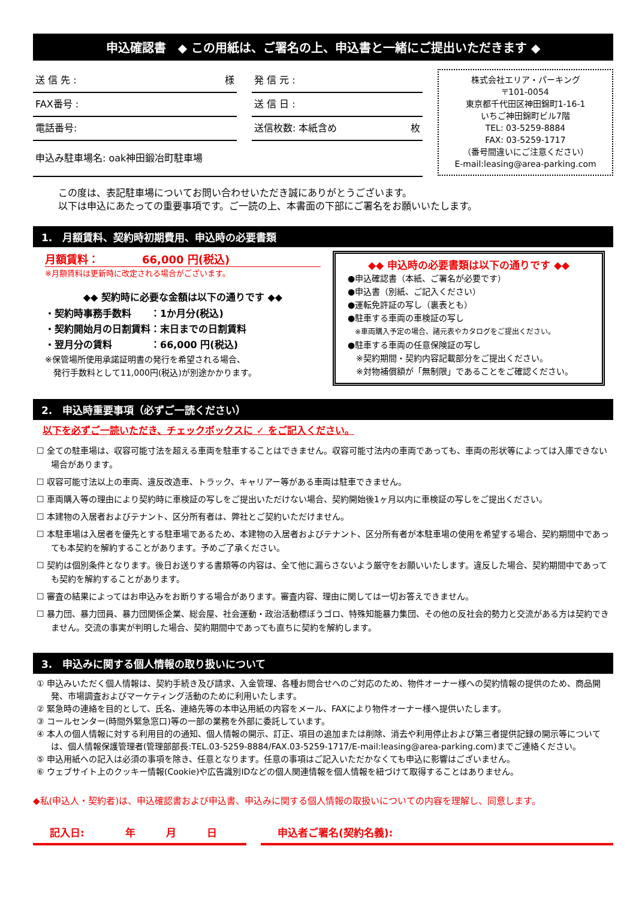申込確認書　◆ この用紙は、ご署名の上、申込書と一緒にご提出いただきます ◆
送 信 先 : 様
FAX番号 :
電話番号:
申込み駐車場名: oak神田鍛冶町駐車場
発 信 元 :
送 信 日 :
送信枚数: 本紙含め 枚
株式会社エリア・パーキング
〒101-0054
東京都千代田区神田錦町1-16-1
いちご神田錦町ビル7階
TEL: 03-5259-8884
FAX: 03-5259-1717
（番号間違いにご注意ください）
E-mail:leasing@area-parking.com
この度は、表記駐車場についてお問い合わせいただき誠にありがとうございます。
以下は申込にあたっての重要事項です。ご一読の上、本書面の下部にご署名をお願いいたします。
1.　月額賃料、契約時初期費用、申込時の必要書類
月額賃料：　　　　66,000 円(税込)
※月額賃料は更新時に改定される場合がございます。
◆◆ 契約時に必要な金額は以下の通りです ◆◆
・契約時事務手数料　　：1か月分(税込)
・契約開始月の日割賃料：末日までの日割賃料
・翌月分の賃料　　　　：66,000 円(税込)
※保管場所使用承諾証明書の発行を希望される場合、
　発行手数料として11,000円(税込)が別途かかります。
◆◆ 申込時の必要書類は以下の通りです ◆◆
●申込確認書（本紙、ご署名が必要です）
●申込書（別紙、ご記入ください）
●運転免許証の写し（裏表とも）
●駐車する車両の車検証の写し
　※車両購入予定の場合、諸元表やカタログをご提出ください。
●駐車する車両の任意保険証の写し
　※契約期間・契約内容記載部分をご提出ください。
　※対物補償額が「無制限」であることをご確認ください。
2.　申込時重要事項（必ずご一読ください）
以下を必ずご一読いただき、チェックボックスに ✓ をご記入ください。
☐ 全ての駐車場は、収容可能寸法を超える車両を駐車することはできません。収容可能寸法内の車両であっても、車両の形状等によっては入庫できない場合があります。
☐ 収容可能寸法以上の車両、違反改造車、トラック、キャリアー等がある車両は駐車できません。
☐ 車両購入等の理由により契約時に車検証の写しをご提出いただけない場合、契約開始後1ヶ月以内に車検証の写しをご提出ください。
☐ 本建物の入居者およびテナント、区分所有者は、弊社とご契約いただけません。
☐ 本駐車場は入居者を優先とする駐車場であるため、本建物の入居者およびテナント、区分所有者が本駐車場の使用を希望する場合、契約期間中であっても本契約を解約することがあります。予めご了承ください。
☐ 契約は個別条件となります。後日お送りする書類等の内容は、全て他に漏らさないよう厳守をお願いいたします。違反した場合、契約期間中であっても契約を解約することがあります。
☐ 審査の結果によってはお申込みをお断りする場合があります。審査内容、理由に関しては一切お答えできません。
☐ 暴力団、暴力団員、暴力団関係企業、総会屋、社会運動・政治活動標ぼうゴロ、特殊知能暴力集団、その他の反社会的勢力と交流がある方は契約できません。交流の事実が判明した場合、契約期間中であっても直ちに契約を解約します。
3.　申込みに関する個人情報の取り扱いについて
① 申込みいただく個人情報は、契約手続き及び請求、入金管理、各種お問合せへのご対応のため、物件オーナー様への契約情報の提供のため、商品開発、市場調査およびマーケティング活動のために利用いたします。
② 緊急時の連絡を目的として、氏名、連絡先等の本申込用紙の内容をメール、FAXにより物件オーナー様へ提供いたします。
③ コールセンター(時間外緊急窓口)等の一部の業務を外部に委託しています。
④ 本人の個人情報に対する利用目的の通知、個人情報の開示、訂正、項目の追加または削除、消去や利用停止および第三者提供記録の開示等については、個人情報保護管理者(管理部部長:TEL.03-5259-8884/FAX.03-5259-1717/E-mail:leasing@area-parking.com)までご連絡ください。
⑤ 申込用紙への記入は必須の事項を除き、任意となります。任意の事項はご記入いただかなくても申込に影響はございません。
⑥ ウェブサイト上のクッキー情報(Cookie)や広告識別IDなどの個人関連情報を個人情報を紐づけて取得することはありません。
◆私(申込人・契約者)は、申込確認書および申込書、申込みに関する個人情報の取扱いについての内容を理解し、同意します。
記入日:　　　　年　　　月　　　日 申込者ご署名(契約名義):